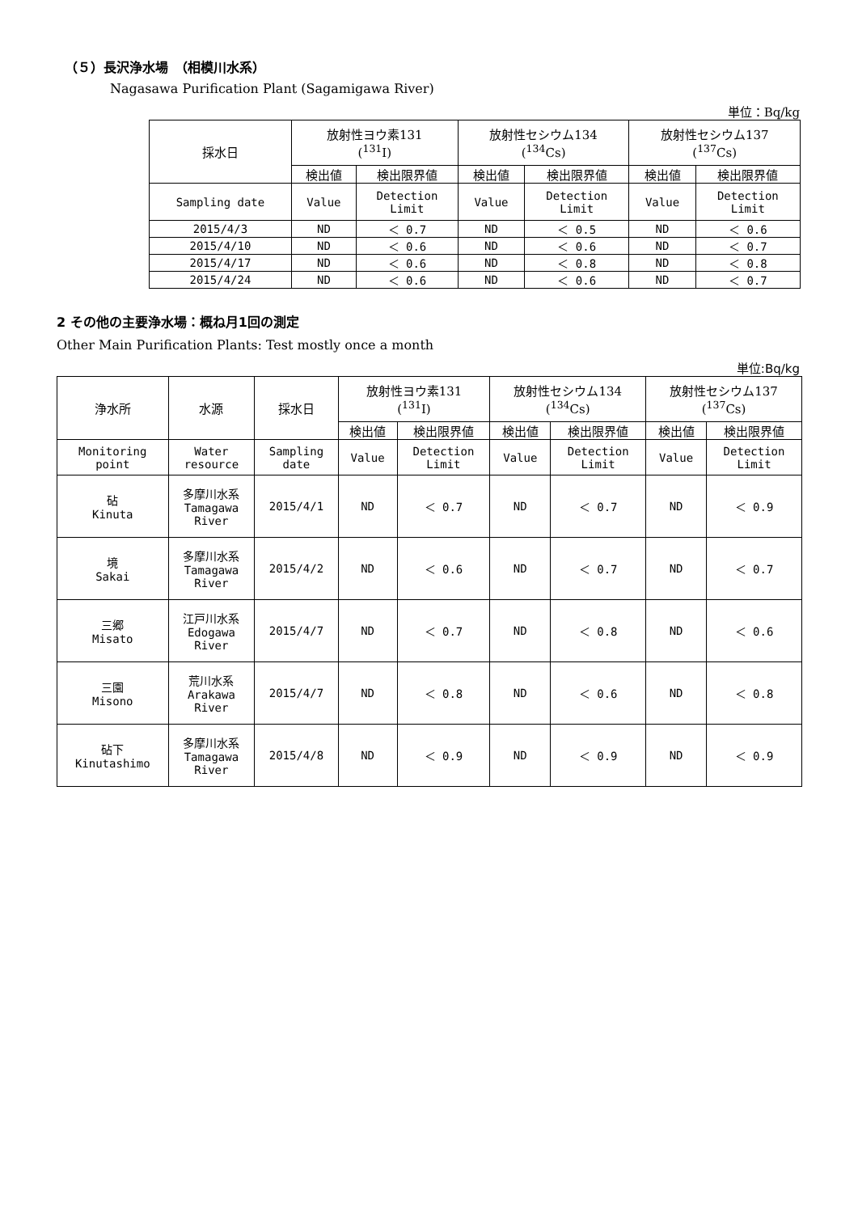（５）長沢浄水場　（相模川水系）
Nagasawa Purification Plant (Sagamigawa River)
単位：Bq/kg
| 採水日 | 放射性ヨウ素131 (<sup>131</sup>I) | | 放射性セシウム134 (<sup>134</sup>Cs) | | 放射性セシウム137 (<sup>137</sup>Cs) | |
| | 検出値 | 検出限界値 | 検出値 | 検出限界値 | 検出値 | 検出限界値 |
| Sampling date | Value | Detection Limit | Value | Detection Limit | Value | Detection Limit |
| 2015/4/3 | ND | ＜ 0.7 | ND | ＜ 0.5 | ND | ＜ 0.6 |
| 2015/4/10 | ND | ＜ 0.6 | ND | ＜ 0.6 | ND | ＜ 0.7 |
| 2015/4/17 | ND | ＜ 0.6 | ND | ＜ 0.8 | ND | ＜ 0.8 |
| 2015/4/24 | ND | ＜ 0.6 | ND | ＜ 0.6 | ND | ＜ 0.7 |
2 その他の主要浄水場：概ね月1回の測定
Other Main Purification Plants: Test mostly once a month
単位:Bq/kg
| 浄水所 | 水源 | 採水日 | 放射性ヨウ素131 (<sup>131</sup>I) | | 放射性セシウム134 (<sup>134</sup>Cs) | | 放射性セシウム137 (<sup>137</sup>Cs) | |
| | | | 検出値 | 検出限界値 | 検出値 | 検出限界値 | 検出値 | 検出限界値 |
| Monitoring point | Water resource | Sampling date | Value | Detection Limit | Value | Detection Limit | Value | Detection Limit |
| 砧 Kinuta | 多摩川水系 Tamagawa River | 2015/4/1 | ND | ＜ 0.7 | ND | ＜ 0.7 | ND | ＜ 0.9 |
| 境 Sakai | 多摩川水系 Tamagawa River | 2015/4/2 | ND | ＜ 0.6 | ND | ＜ 0.7 | ND | ＜ 0.7 |
| 三郷 Misato | 江戸川水系 Edogawa River | 2015/4/7 | ND | ＜ 0.7 | ND | ＜ 0.8 | ND | ＜ 0.6 |
| 三園 Misono | 荒川水系 Arakawa River | 2015/4/7 | ND | ＜ 0.8 | ND | ＜ 0.6 | ND | ＜ 0.8 |
| 砧下 Kinutashimo | 多摩川水系 Tamagawa River | 2015/4/8 | ND | ＜ 0.9 | ND | ＜ 0.9 | ND | ＜ 0.9 |